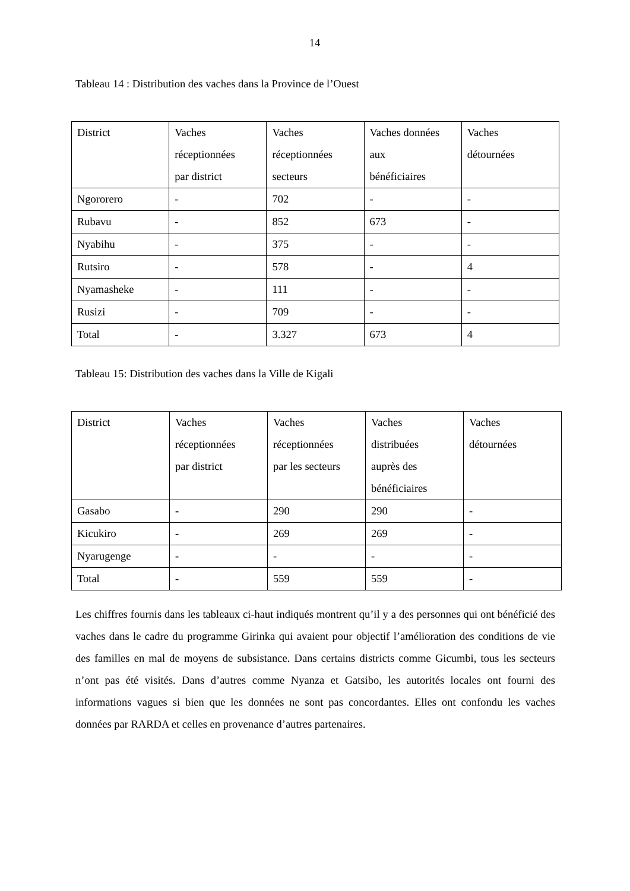14
Tableau 14 : Distribution des vaches dans la Province de l’Ouest
| District | Vaches réceptionnées par district | Vaches réceptionnées secteurs | Vaches données aux bénéficiaires | Vaches détournées |
| --- | --- | --- | --- | --- |
| Ngororero | - | 702 | - | - |
| Rubavu | - | 852 | 673 | - |
| Nyabihu | - | 375 | - | - |
| Rutsiro | - | 578 | - | 4 |
| Nyamasheke | - | 111 | - | - |
| Rusizi | - | 709 | - | - |
| Total | - | 3.327 | 673 | 4 |
Tableau 15: Distribution des vaches dans la Ville de Kigali
| District | Vaches réceptionnées par district | Vaches réceptionnées par les secteurs | Vaches distribuées auprès des bénéficiaires | Vaches détournées |
| --- | --- | --- | --- | --- |
| Gasabo | - | 290 | 290 | - |
| Kicukiro | - | 269 | 269 | - |
| Nyarugenge | - | - | - | - |
| Total | - | 559 | 559 | - |
Les chiffres fournis dans les tableaux ci-haut indiqués montrent qu’il y a des personnes qui ont bénéficié des vaches dans le cadre du programme Girinka qui avaient pour objectif l’amélioration des conditions de vie des familles en mal de moyens de subsistance. Dans certains districts comme Gicumbi, tous les secteurs n’ont pas été visités. Dans d’autres comme Nyanza et Gatsibo, les autorités locales ont fourni des informations vagues si bien que les données ne sont pas concordantes. Elles ont confondu les vaches données par RARDA et celles en provenance d’autres partenaires.